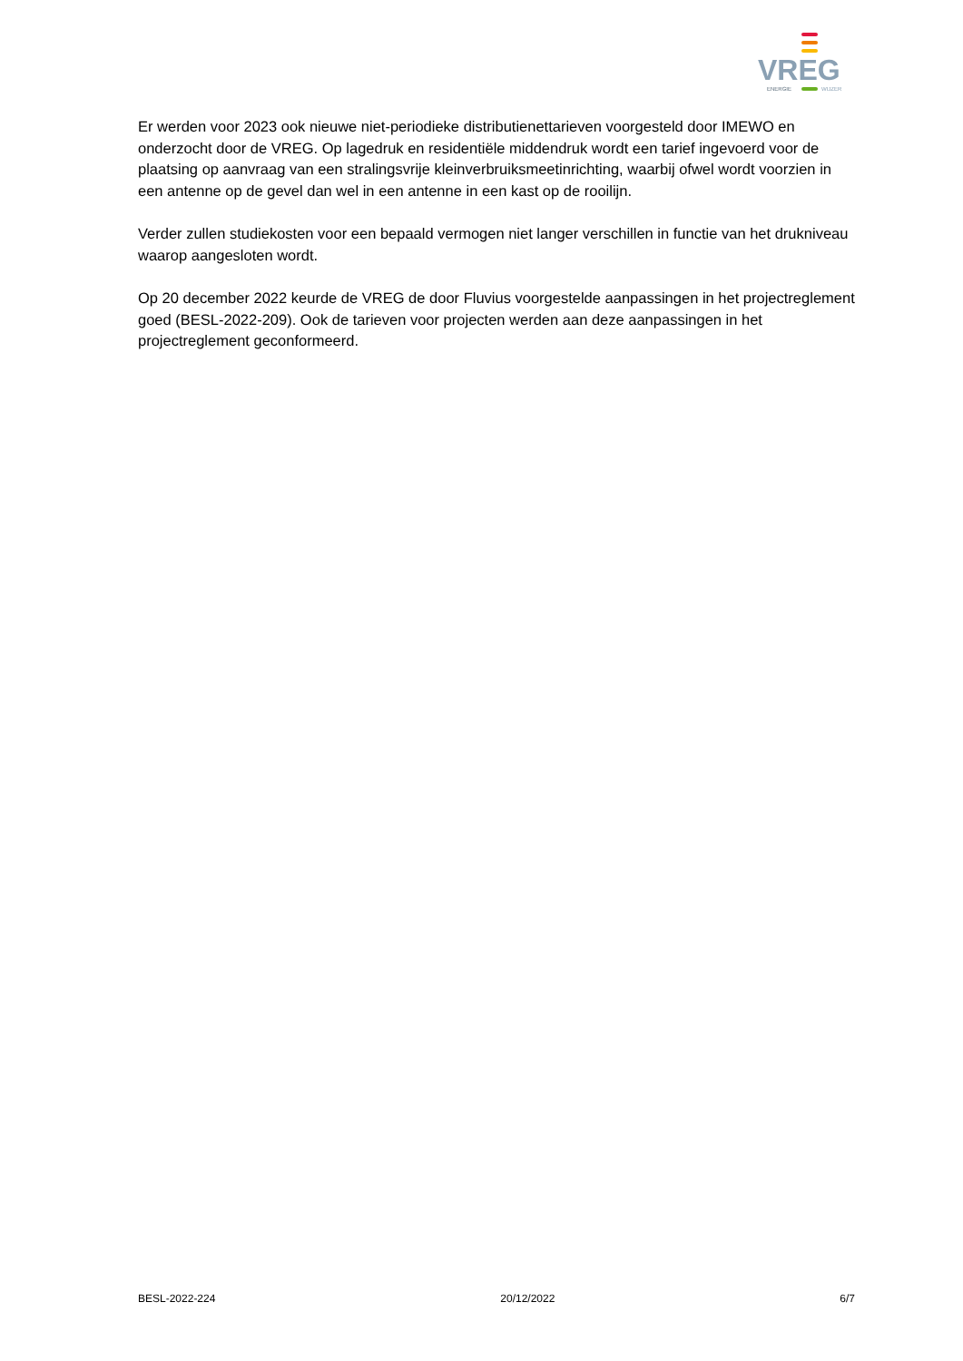VREG
ENERGIE
WIJZER
Er werden voor 2023 ook nieuwe niet-periodieke distributienettarieven voorgesteld door IMEWO en onderzocht door de VREG. Op lagedruk en residentiële middendruk wordt een tarief ingevoerd voor de plaatsing op aanvraag van een stralingsvrije kleinverbruiksmeetinrichting, waarbij ofwel wordt voorzien in een antenne op de gevel dan wel in een antenne in een kast op de rooilijn.
Verder zullen studiekosten voor een bepaald vermogen niet langer verschillen in functie van het drukniveau waarop aangesloten wordt.
Op 20 december 2022 keurde de VREG de door Fluvius voorgestelde aanpassingen in het projectreglement goed (BESL-2022-209). Ook de tarieven voor projecten werden aan deze aanpassingen in het projectreglement geconformeerd.
BESL-2022-224 20/12/2022 6/7